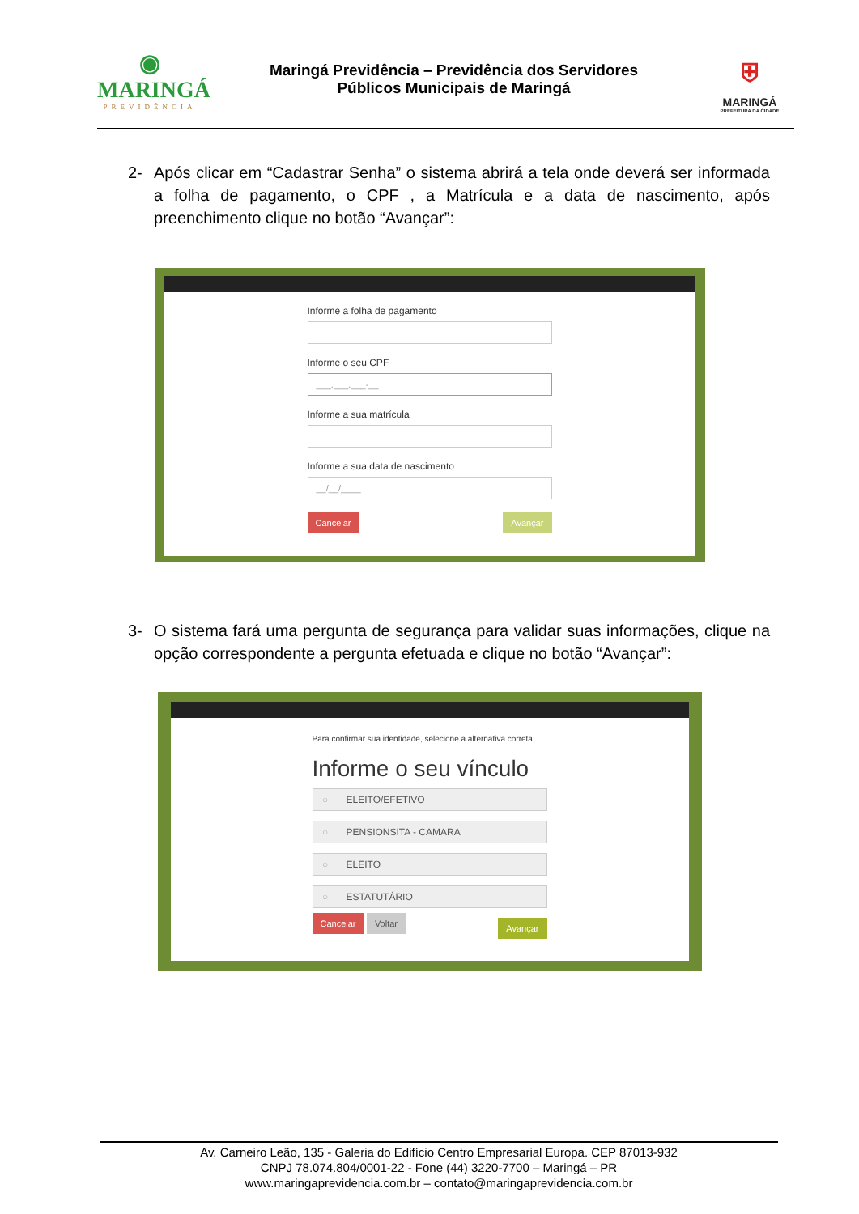◉
MARINGÁ
PREVIDÊNCIA
Maringá Previdência – Previdência dos Servidores
Públicos Municipais de Maringá
⛨
MARINGÁ
PREFEITURA DA CIDADE
2- Após clicar em “Cadastrar Senha” o sistema abrirá a tela onde deverá ser informada a folha de pagamento, o CPF , a Matrícula e a data de nascimento, após preenchimento clique no botão “Avançar”:
Informe a folha de pagamento
Informe o seu CPF
___.___.___-__
Informe a sua matrícula
Informe a sua data de nascimento
__/__/____
Cancelar Avançar
3- O sistema fará uma pergunta de segurança para validar suas informações, clique na opção correspondente a pergunta efetuada e clique no botão “Avançar”:
Para confirmar sua identidade, selecione a alternativa correta
Informe o seu vínculo
○ ELEITO/EFETIVO
○ PENSIONSITA - CAMARA
○ ELEITO
○ ESTATUTÁRIO
Cancelar Voltar Avançar
Av. Carneiro Leão, 135 - Galeria do Edifício Centro Empresarial Europa. CEP 87013-932
CNPJ 78.074.804/0001-22 - Fone (44) 3220-7700 – Maringá – PR
www.maringaprevidencia.com.br – contato@maringaprevidencia.com.br